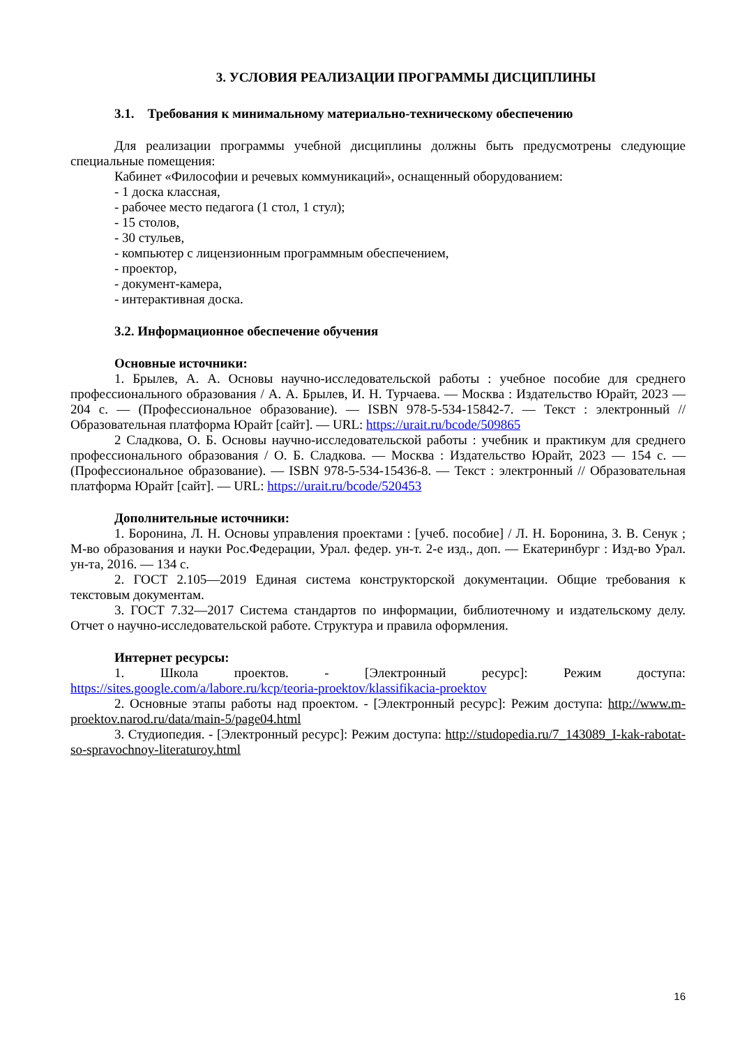3. УСЛОВИЯ РЕАЛИЗАЦИИ ПРОГРАММЫ ДИСЦИПЛИНЫ
3.1. Требования к минимальному материально-техническому обеспечению
Для реализации программы учебной дисциплины должны быть предусмотрены следующие специальные помещения:
Кабинет «Философии и речевых коммуникаций», оснащенный оборудованием:
- 1 доска классная,
- рабочее место педагога (1 стол, 1 стул);
- 15 столов,
- 30 стульев,
- компьютер с лицензионным программным обеспечением,
- проектор,
- документ-камера,
- интерактивная доска.
3.2. Информационное обеспечение обучения
Основные источники:
1. Брылев, А. А. Основы научно-исследовательской работы : учебное пособие для среднего профессионального образования / А. А. Брылев, И. Н. Турчаева. — Москва : Издательство Юрайт, 2023 — 204 с. — (Профессиональное образование). — ISBN 978-5-534-15842-7. — Текст : электронный // Образовательная платформа Юрайт [сайт]. — URL: https://urait.ru/bcode/509865
2 Сладкова, О. Б. Основы научно-исследовательской работы : учебник и практикум для среднего профессионального образования / О. Б. Сладкова. — Москва : Издательство Юрайт, 2023 — 154 с. — (Профессиональное образование). — ISBN 978-5-534-15436-8. — Текст : электронный // Образовательная платформа Юрайт [сайт]. — URL: https://urait.ru/bcode/520453
Дополнительные источники:
1. Боронина, Л. Н. Основы управления проектами : [учеб. пособие] / Л. Н. Боронина, З. В. Сенук ; М-во образования и науки Рос.Федерации, Урал. федер. ун-т. 2-е изд., доп. — Екатеринбург : Изд-во Урал. ун-та, 2016. — 134 с.
2. ГОСТ 2.105—2019 Единая система конструкторской документации. Общие требования к текстовым документам.
3. ГОСТ 7.32—2017 Система стандартов по информации, библиотечному и издательскому делу. Отчет о научно-исследовательской работе. Структура и правила оформления.
Интернет ресурсы:
1. Школа проектов. - [Электронный ресурс]: Режим доступа: https://sites.google.com/a/labore.ru/kcp/teoria-proektov/klassifikacia-proektov
2. Основные этапы работы над проектом. - [Электронный ресурс]: Режим доступа: http://www.m-proektov.narod.ru/data/main-5/page04.html
3. Студиопедия. - [Электронный ресурс]: Режим доступа: http://studopedia.ru/7_143089_I-kak-rabotat-so-spravochnoy-literaturoy.html
16